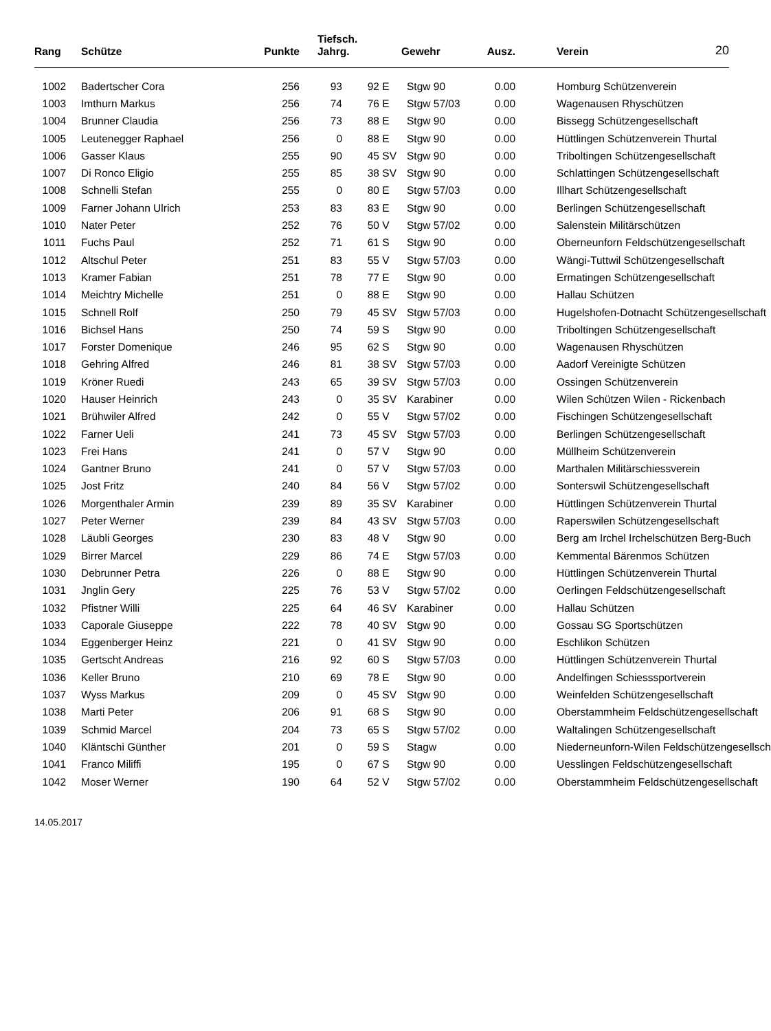| Rang | Schütze | Punkte | Tiefsch. Jahrg. | | | Gewehr | Ausz. | | Verein | 20 |
| --- | --- | --- | --- | --- | --- | --- | --- | --- | --- | --- |
| 1002 | Badertscher Cora | 256 | 93 | 92 | E | Stgw 90 | 0.00 | | Homburg Schützenverein | |
| 1003 | Imthurn Markus | 256 | 74 | 76 | E | Stgw 57/03 | 0.00 | | Wagenausen Rhyschützen | |
| 1004 | Brunner Claudia | 256 | 73 | 88 | E | Stgw 90 | 0.00 | | Bissegg Schützengesellschaft | |
| 1005 | Leutenegger Raphael | 256 | 0 | 88 | E | Stgw 90 | 0.00 | | Hüttlingen Schützenverein Thurtal | |
| 1006 | Gasser Klaus | 255 | 90 | 45 | SV | Stgw 90 | 0.00 | | Triboltingen Schützengesellschaft | |
| 1007 | Di Ronco Eligio | 255 | 85 | 38 | SV | Stgw 90 | 0.00 | | Schlattingen Schützengesellschaft | |
| 1008 | Schnelli Stefan | 255 | 0 | 80 | E | Stgw 57/03 | 0.00 | | Illhart Schützengesellschaft | |
| 1009 | Farner Johann Ulrich | 253 | 83 | 83 | E | Stgw 90 | 0.00 | | Berlingen Schützengesellschaft | |
| 1010 | Nater Peter | 252 | 76 | 50 | V | Stgw 57/02 | 0.00 | | Salenstein Militärschützen | |
| 1011 | Fuchs Paul | 252 | 71 | 61 | S | Stgw 90 | 0.00 | | Oberneunforn Feldschützengesellschaft | |
| 1012 | Altschul Peter | 251 | 83 | 55 | V | Stgw 57/03 | 0.00 | | Wängi-Tuttwil Schützengesellschaft | |
| 1013 | Kramer Fabian | 251 | 78 | 77 | E | Stgw 90 | 0.00 | | Ermatingen Schützengesellschaft | |
| 1014 | Meichtry Michelle | 251 | 0 | 88 | E | Stgw 90 | 0.00 | | Hallau Schützen | |
| 1015 | Schnell Rolf | 250 | 79 | 45 | SV | Stgw 57/03 | 0.00 | | Hugelshofen-Dotnacht Schützengesellschaft | |
| 1016 | Bichsel Hans | 250 | 74 | 59 | S | Stgw 90 | 0.00 | | Triboltingen Schützengesellschaft | |
| 1017 | Forster Domenique | 246 | 95 | 62 | S | Stgw 90 | 0.00 | | Wagenausen Rhyschützen | |
| 1018 | Gehring Alfred | 246 | 81 | 38 | SV | Stgw 57/03 | 0.00 | | Aadorf Vereinigte Schützen | |
| 1019 | Kröner Ruedi | 243 | 65 | 39 | SV | Stgw 57/03 | 0.00 | | Ossingen Schützenverein | |
| 1020 | Hauser Heinrich | 243 | 0 | 35 | SV | Karabiner | 0.00 | | Wilen Schützen Wilen - Rickenbach | |
| 1021 | Brühwiler Alfred | 242 | 0 | 55 | V | Stgw 57/02 | 0.00 | | Fischingen Schützengesellschaft | |
| 1022 | Farner Ueli | 241 | 73 | 45 | SV | Stgw 57/03 | 0.00 | | Berlingen Schützengesellschaft | |
| 1023 | Frei Hans | 241 | 0 | 57 | V | Stgw 90 | 0.00 | | Müllheim Schützenverein | |
| 1024 | Gantner Bruno | 241 | 0 | 57 | V | Stgw 57/03 | 0.00 | | Marthalen Militärschiessverein | |
| 1025 | Jost Fritz | 240 | 84 | 56 | V | Stgw 57/02 | 0.00 | | Sonterswil Schützengesellschaft | |
| 1026 | Morgenthaler Armin | 239 | 89 | 35 | SV | Karabiner | 0.00 | | Hüttlingen Schützenverein Thurtal | |
| 1027 | Peter Werner | 239 | 84 | 43 | SV | Stgw 57/03 | 0.00 | | Raperswilen Schützengesellschaft | |
| 1028 | Läubli Georges | 230 | 83 | 48 | V | Stgw 90 | 0.00 | | Berg am Irchel Irchelschützen Berg-Buch | |
| 1029 | Birrer Marcel | 229 | 86 | 74 | E | Stgw 57/03 | 0.00 | | Kemmental Bärenmos Schützen | |
| 1030 | Debrunner Petra | 226 | 0 | 88 | E | Stgw 90 | 0.00 | | Hüttlingen Schützenverein Thurtal | |
| 1031 | Jnglin Gery | 225 | 76 | 53 | V | Stgw 57/02 | 0.00 | | Oerlingen Feldschützengesellschaft | |
| 1032 | Pfistner Willi | 225 | 64 | 46 | SV | Karabiner | 0.00 | | Hallau Schützen | |
| 1033 | Caporale Giuseppe | 222 | 78 | 40 | SV | Stgw 90 | 0.00 | | Gossau SG Sportschützen | |
| 1034 | Eggenberger Heinz | 221 | 0 | 41 | SV | Stgw 90 | 0.00 | | Eschlikon Schützen | |
| 1035 | Gertscht Andreas | 216 | 92 | 60 | S | Stgw 57/03 | 0.00 | | Hüttlingen Schützenverein Thurtal | |
| 1036 | Keller Bruno | 210 | 69 | 78 | E | Stgw 90 | 0.00 | | Andelfingen Schiesssportverein | |
| 1037 | Wyss Markus | 209 | 0 | 45 | SV | Stgw 90 | 0.00 | | Weinfelden Schützengesellschaft | |
| 1038 | Marti Peter | 206 | 91 | 68 | S | Stgw 90 | 0.00 | | Oberstammheim Feldschützengesellschaft | |
| 1039 | Schmid Marcel | 204 | 73 | 65 | S | Stgw 57/02 | 0.00 | | Waltalingen Schützengesellschaft | |
| 1040 | Kläntschi Günther | 201 | 0 | 59 | S | Stagw | 0.00 | | Niederneunforn-Wilen Feldschützengesellsch | |
| 1041 | Franco Miliffi | 195 | 0 | 67 | S | Stgw 90 | 0.00 | | Uesslingen Feldschützengesellschaft | |
| 1042 | Moser Werner | 190 | 64 | 52 | V | Stgw 57/02 | 0.00 | | Oberstammheim Feldschützengesellschaft | |
14.05.2017